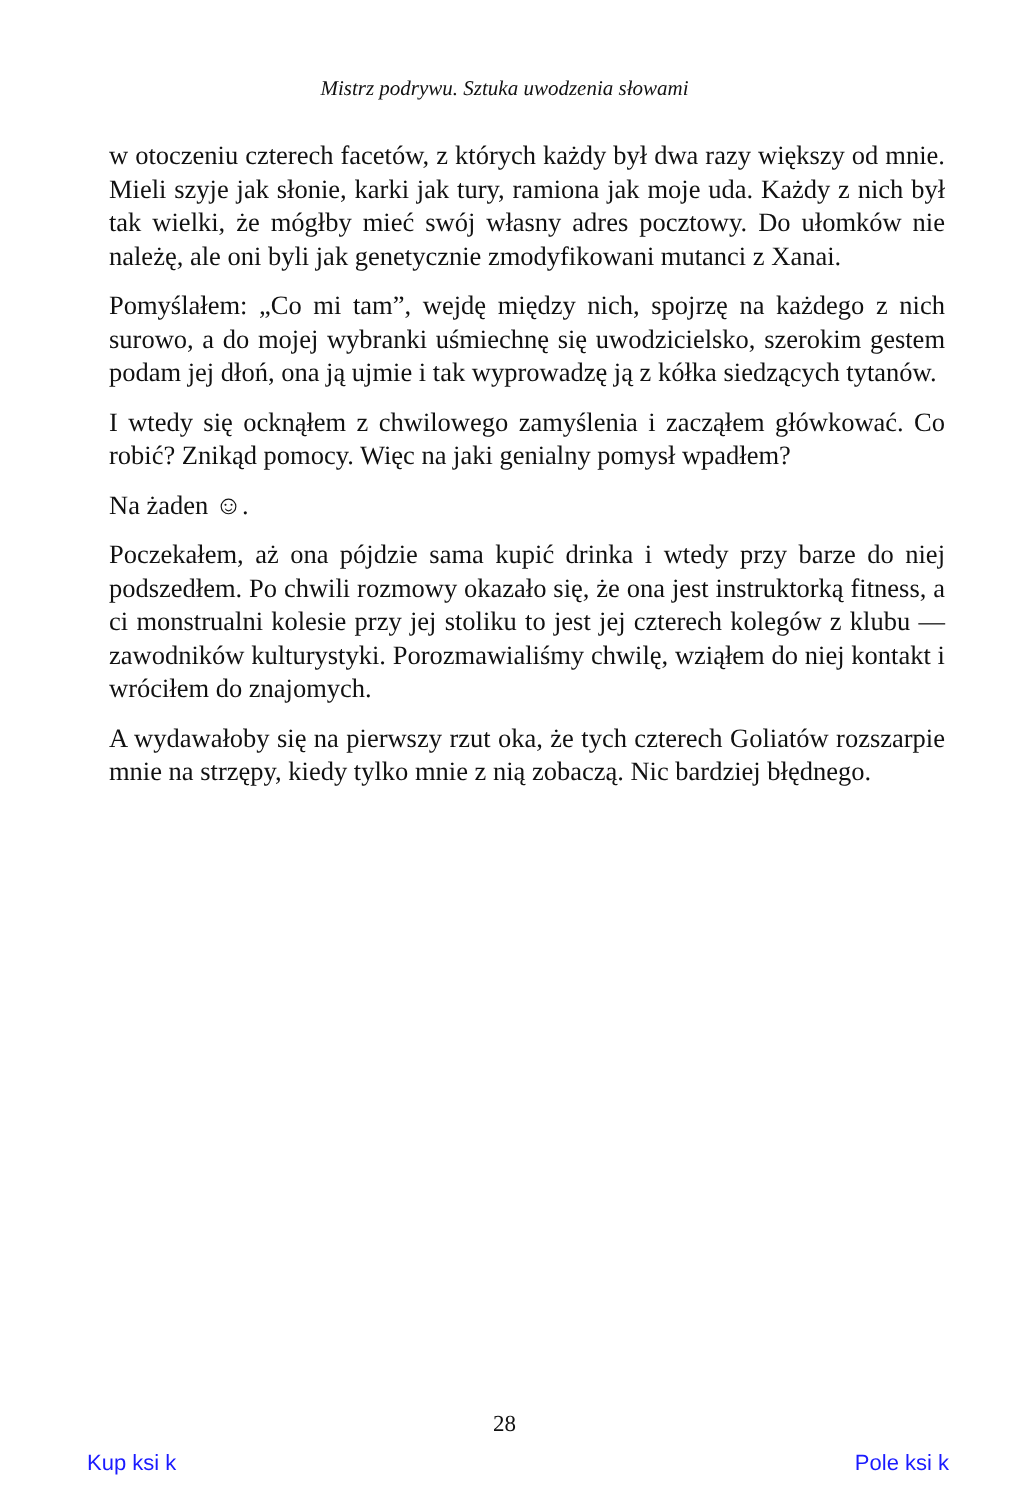Mistrz podrywu. Sztuka uwodzenia słowami
w otoczeniu czterech facetów, z których każdy był dwa razy większy od mnie. Mieli szyje jak słonie, karki jak tury, ramiona jak moje uda. Każdy z nich był tak wielki, że mógłby mieć swój własny adres pocztowy. Do ułomków nie należę, ale oni byli jak genetycznie zmodyfikowani mutanci z Xanai.
Pomyślałem: „Co mi tam”, wejdę między nich, spojrzę na każdego z nich surowo, a do mojej wybranki uśmiechnę się uwodzicielsko, szerokim gestem podam jej dłoń, ona ją ujmie i tak wyprowadzę ją z kółka siedzących tytanów.
I wtedy się ocknąłem z chwilowego zamyślenia i zacząłem główkować. Co robić? Znikąd pomocy. Więc na jaki genialny pomysł wpadłem?
Na żaden ☺.
Poczekałem, aż ona pójdzie sama kupić drinka i wtedy przy barze do niej podszedłem. Po chwili rozmowy okazało się, że ona jest instruktorką fitness, a ci monstrualni kolesie przy jej stoliku to jest jej czterech kolegów z klubu — zawodników kulturystyki. Porozmawialiśmy chwilę, wziąłem do niej kontakt i wróciłem do znajomych.
A wydawałoby się na pierwszy rzut oka, że tych czterech Goliatów rozszarpie mnie na strzępy, kiedy tylko mnie z nią zobaczą. Nic bardziej błędnego.
28
Kup ksi k Pole ksi k